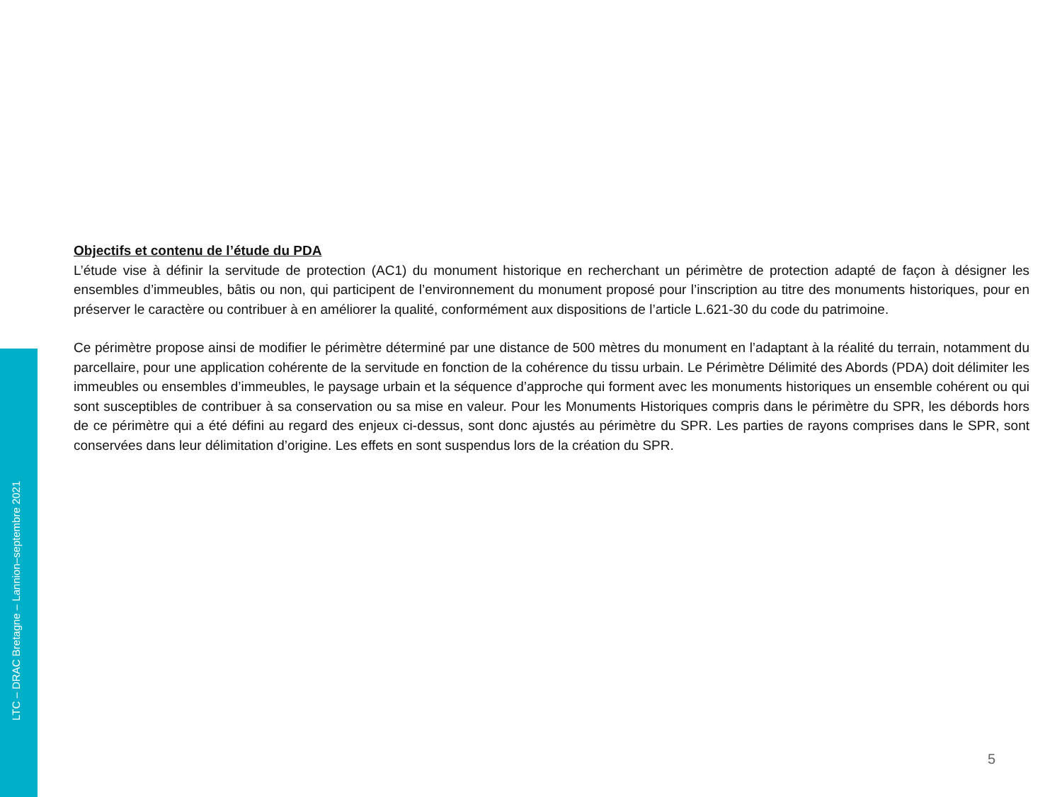LTC – DRAC Bretagne – Lannion–septembre 2021
Objectifs et contenu de l’étude du PDA
L’étude vise à définir la servitude de protection (AC1) du monument historique en recherchant un périmètre de protection adapté de façon à désigner les ensembles d’immeubles, bâtis ou non, qui participent de l’environnement du monument proposé pour l’inscription au titre des monuments historiques, pour en préserver le caractère ou contribuer à en améliorer la qualité, conformément aux dispositions de l’article L.621-30 du code du patrimoine.
Ce périmètre propose ainsi de modifier le périmètre déterminé par une distance de 500 mètres du monument en l’adaptant à la réalité du terrain, notamment du parcellaire, pour une application cohérente de la servitude en fonction de la cohérence du tissu urbain. Le Périmètre Délimité des Abords (PDA) doit délimiter les immeubles ou ensembles d’immeubles, le paysage urbain et la séquence d’approche qui forment avec les monuments historiques un ensemble cohérent ou qui sont susceptibles de contribuer à sa conservation ou sa mise en valeur. Pour les Monuments Historiques compris dans le périmètre du SPR, les débords hors de ce périmètre qui a été défini au regard des enjeux ci-dessus, sont donc ajustés au périmètre du SPR. Les parties de rayons comprises dans le SPR, sont conservées dans leur délimitation d’origine. Les effets en sont suspendus lors de la création du SPR.
5